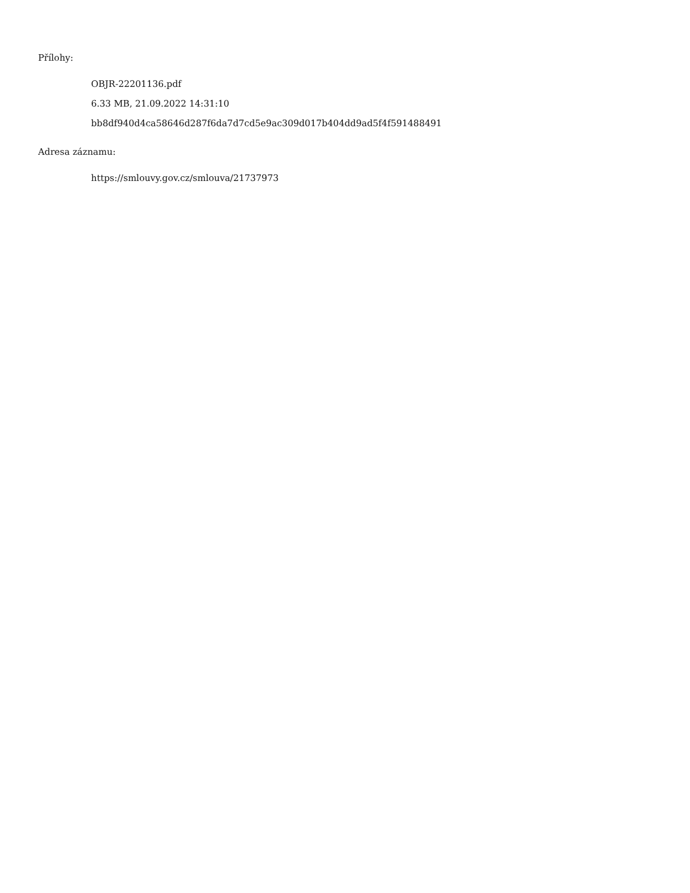Přílohy:
OBJR-22201136.pdf
6.33 MB, 21.09.2022 14:31:10
bb8df940d4ca58646d287f6da7d7cd5e9ac309d017b404dd9ad5f4f591488491
Adresa záznamu:
https://smlouvy.gov.cz/smlouva/21737973